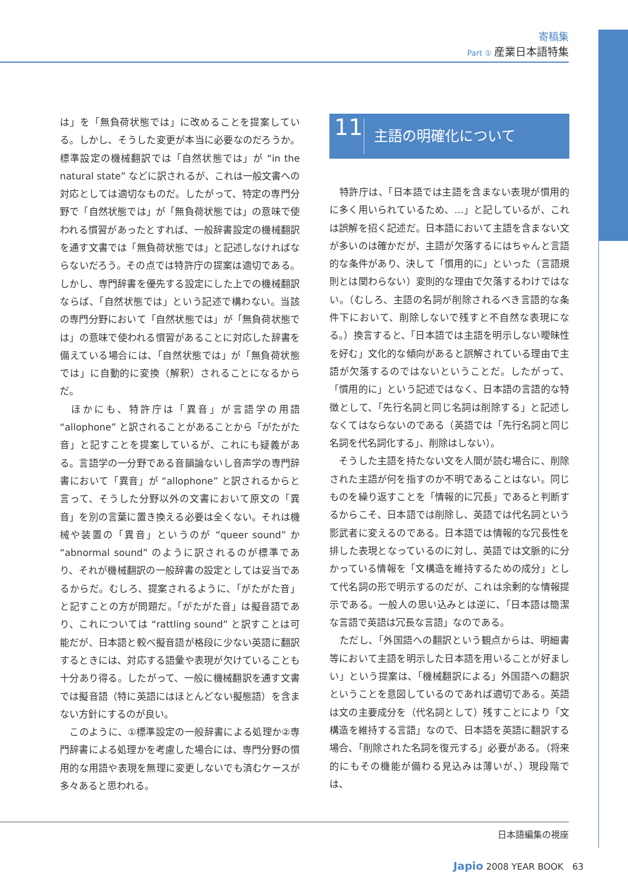寄稿集
Part ① 産業日本語特集
は」を「無負荷状態では」に改めることを提案している。しかし、そうした変更が本当に必要なのだろうか。標準設定の機械翻訳では「自然状態では」が “in the natural state” などに訳されるが、これは一般文書への対応としては適切なものだ。したがって、特定の専門分野で「自然状態では」が「無負荷状態では」の意味で使われる慣習があったとすれば、一般辞書設定の機械翻訳を通す文書では「無負荷状態では」と記述しなければならないだろう。その点では特許庁の提案は適切である。しかし、専門辞書を優先する設定にした上での機械翻訳ならば、「自然状態では」という記述で構わない。当該の専門分野において「自然状態では」が「無負荷状態では」の意味で使われる慣習があることに対応した辞書を備えている場合には、「自然状態では」が「無負荷状態では」に自動的に変換（解釈）されることになるからだ。
　ほかにも、特許庁は「異音」が言語学の用語 “allophone” と訳されることがあることから「がたがた音」と記すことを提案しているが、これにも疑義がある。言語学の一分野である音韻論ないし音声学の専門辞書において「異音」が “allophone” と訳されるからと言って、そうした分野以外の文書において原文の「異音」を別の言葉に置き換える必要は全くない。それは機械や装置の「異音」というのが “queer sound” か “abnormal sound” のように訳されるのが標準であり、それが機械翻訳の一般辞書の設定としては妥当であるからだ。むしろ、提案されるように、「がたがた音」と記すことの方が問題だ。「がたがた音」は擬音語であり、これについては “rattling sound” と訳すことは可能だが、日本語と較べ擬音語が格段に少ない英語に翻訳するときには、対応する語彙や表現が欠けていることも十分あり得る。したがって、一般に機械翻訳を通す文書では擬音語（特に英語にはほとんどない擬態語）を含まない方針にするのが良い。
　このように、①標準設定の一般辞書による処理か②専門辞書による処理かを考慮した場合には、専門分野の慣用的な用語や表現を無理に変更しないでも済むケースが多々あると思われる。
11 主語の明確化について
　特許庁は、「日本語では主語を含まない表現が慣用的に多く用いられているため、…」と記しているが、これは誤解を招く記述だ。日本語において主語を含まない文が多いのは確かだが、主語が欠落するにはちゃんと言語的な条件があり、決して「慣用的に」といった（言語規則とは関わらない）変則的な理由で欠落するわけではない。（むしろ、主語の名詞が削除されるべき言語的な条件下において、削除しないで残すと不自然な表現になる。）換言すると、「日本語では主語を明示しない曖昧性を好む」文化的な傾向があると誤解されている理由で主語が欠落するのではないということだ。したがって、「慣用的に」という記述ではなく、日本語の言語的な特徴として、「先行名詞と同じ名詞は削除する」と記述しなくてはならないのである（英語では「先行名詞と同じ名詞を代名詞化する」、削除はしない）。
　そうした主語を持たない文を人間が読む場合に、削除された主語が何を指すのか不明であることはない。同じものを繰り返すことを「情報的に冗長」であると判断するからこそ、日本語では削除し、英語では代名詞という影武者に変えるのである。日本語では情報的な冗長性を排した表現となっているのに対し、英語では文脈的に分かっている情報を「文構造を維持するための成分」として代名詞の形で明示するのだが、これは余剰的な情報提示である。一般人の思い込みとは逆に、「日本語は簡潔な言語で英語は冗長な言語」なのである。
　ただし、「外国語への翻訳という観点からは、明細書等において主語を明示した日本語を用いることが好ましい」という提案は、「機械翻訳による」外国語への翻訳ということを意図しているのであれば適切である。英語は文の主要成分を（代名詞として）残すことにより「文構造を維持する言語」なので、日本語を英語に翻訳する場合、「削除された名詞を復元する」必要がある。（将来的にもその機能が備わる見込みは薄いが、）現段階では、
日本語編集の視座
Japio 2008 YEAR BOOK　63